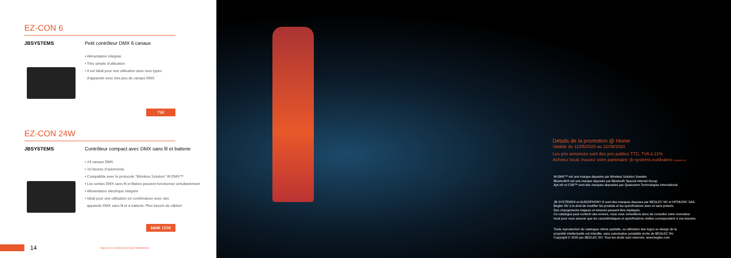EZ-CON 6
JBSYSTEMS Petit contrôleur DMX 6 canaux
• Alimentation intégrée
• Très simple d’utilisation
• Il est idéal pour une utilisation avec tous types
d’appareils avec très peu de canaux DMX
79€
EZ-CON 24W
JBSYSTEMS Contrôleur compact avec DMX sans fil et batterie
• 24 canaux DMX
• 10 heures d’autonomie
• Compatible avec le protocole “Wireless Solution” W-DMX™
• Les sorties DMX sans fil et filaires peuvent fonctionner simultanément
• Alimentation électrique intégrée
• Idéal pour une utilisation en combinaison avec des
appareils DMX sans fil et à batterie: Plus besoin de câbles!
169€ 159€
14 cliquez sur le produit pour plus d’informations
Détails de la promotion @ Home
Valable du 11/05/2020 au 31/08/2020
Les prix annoncés sont des prix publics TTC, TVA à 21%
Achetez local, trouvez votre partenaire: jb-systems.eu/dealers (cliquez ici)
W-DMX™ est une marque deposée par Wireless Solution Sweden
Bluetooth® est une marque deposée par Bluetooth Special Interest Group
Apt-x® et CSR™ sont des marques deposées par Qualcomm Technologies International
JB SYSTEMS® et AUDIOPHONY ® sont des marques deposes par BEGLEC NV et HITMUSIC SAS.
Beglec NV a le droit de modifier les produits et les spécifications avec et sans préavis.
Des changements majeurs et mineurs peuvent être impliqués.
Ce catalogue peut contenir des erreurs, nous vous conseillons donc de consulter votre revendeur
local pour vous assurer que les caractéristiques et spécifications réelles correspondent à vos besoins.
Toute reproduction du catalogue même partielle, ou utilization des logos ou design de la
propriété intellectuelle est interdite, sans autorisation préalable écrite de BEGLEC NV.
Copyright © 2020 par BEGLEC NV. Tous les droits sont réservés. www.beglec.com